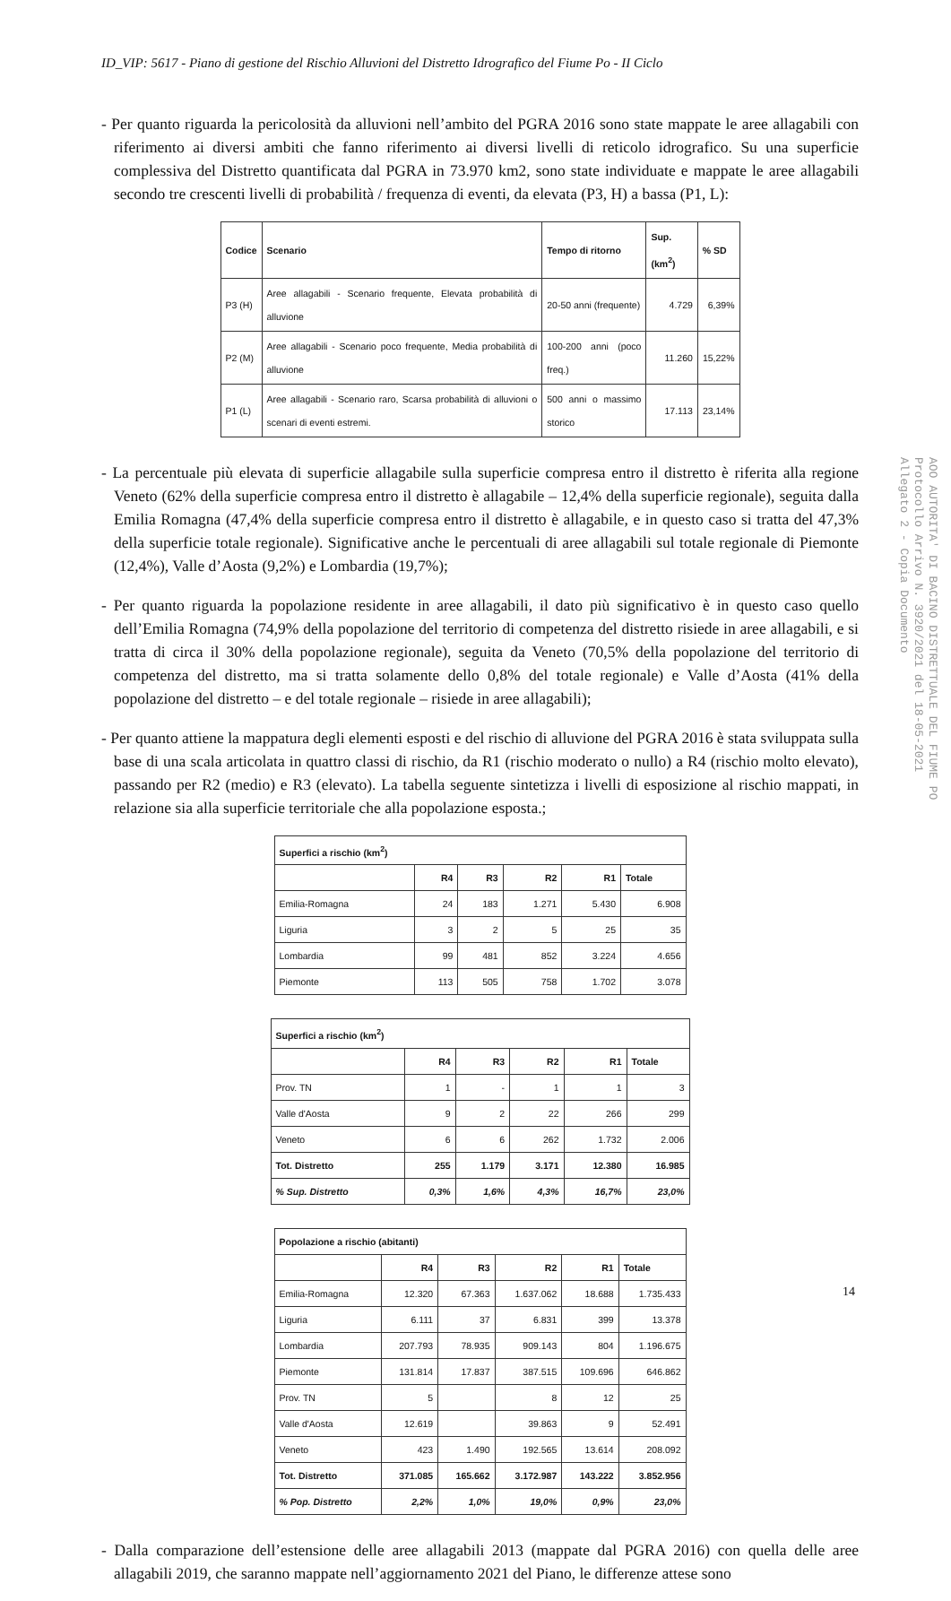ID_VIP: 5617 - Piano di gestione del Rischio Alluvioni del Distretto Idrografico del Fiume Po - II Ciclo
- Per quanto riguarda la pericolosità da alluvioni nell’ambito del PGRA 2016 sono state mappate le aree allagabili con riferimento ai diversi ambiti che fanno riferimento ai diversi livelli di reticolo idrografico. Su una superficie complessiva del Distretto quantificata dal PGRA in 73.970 km2, sono state individuate e mappate le aree allagabili secondo tre crescenti livelli di probabilità / frequenza di eventi, da elevata (P3, H) a bassa (P1, L):
| Codice | Scenario | Tempo di ritorno | Sup. (km<sup>2</sup>) | % SD |
| --- | --- | --- | --- | --- |
| P3 (H) | Aree allagabili - Scenario frequente, Elevata probabilità di alluvione | 20-50 anni (frequente) | 4.729 | 6,39% |
| P2 (M) | Aree allagabili - Scenario poco frequente, Media probabilità di alluvione | 100-200 anni (poco freq.) | 11.260 | 15,22% |
| P1 (L) | Aree allagabili - Scenario raro, Scarsa probabilità di alluvioni o scenari di eventi estremi. | 500 anni o massimo storico | 17.113 | 23,14% |
- La percentuale più elevata di superficie allagabile sulla superficie compresa entro il distretto è riferita alla regione Veneto (62% della superficie compresa entro il distretto è allagabile – 12,4% della superficie regionale), seguita dalla Emilia Romagna (47,4% della superficie compresa entro il distretto è allagabile, e in questo caso si tratta del 47,3% della superficie totale regionale). Significative anche le percentuali di aree allagabili sul totale regionale di Piemonte (12,4%), Valle d’Aosta (9,2%) e Lombardia (19,7%);
- Per quanto riguarda la popolazione residente in aree allagabili, il dato più significativo è in questo caso quello dell’Emilia Romagna (74,9% della popolazione del territorio di competenza del distretto risiede in aree allagabili, e si tratta di circa il 30% della popolazione regionale), seguita da Veneto (70,5% della popolazione del territorio di competenza del distretto, ma si tratta solamente dello 0,8% del totale regionale) e Valle d’Aosta (41% della popolazione del distretto – e del totale regionale – risiede in aree allagabili);
- Per quanto attiene la mappatura degli elementi esposti e del rischio di alluvione del PGRA 2016 è stata sviluppata sulla base di una scala articolata in quattro classi di rischio, da R1 (rischio moderato o nullo) a R4 (rischio molto elevato), passando per R2 (medio) e R3 (elevato). La tabella seguente sintetizza i livelli di esposizione al rischio mappati, in relazione sia alla superficie territoriale che alla popolazione esposta.;
| Superfici a rischio (km<sup>2</sup>) | | | | | |
| --- | --- | --- | --- | --- | --- |
| | R4 | R3 | R2 | R1 | Totale |
| Emilia-Romagna | 24 | 183 | 1.271 | 5.430 | 6.908 |
| Liguria | 3 | 2 | 5 | 25 | 35 |
| Lombardia | 99 | 481 | 852 | 3.224 | 4.656 |
| Piemonte | 113 | 505 | 758 | 1.702 | 3.078 |
| Superfici a rischio (km<sup>2</sup>) | | | | | |
| --- | --- | --- | --- | --- | --- |
| | R4 | R3 | R2 | R1 | Totale |
| Prov. TN | 1 | - | 1 | 1 | 3 |
| Valle d'Aosta | 9 | 2 | 22 | 266 | 299 |
| Veneto | 6 | 6 | 262 | 1.732 | 2.006 |
| Tot. Distretto | 255 | 1.179 | 3.171 | 12.380 | 16.985 |
| % Sup. Distretto | 0,3% | 1,6% | 4,3% | 16,7% | 23,0% |
| Popolazione a rischio (abitanti) | | | | | |
| --- | --- | --- | --- | --- | --- |
| | R4 | R3 | R2 | R1 | Totale |
| Emilia-Romagna | 12.320 | 67.363 | 1.637.062 | 18.688 | 1.735.433 |
| Liguria | 6.111 | 37 | 6.831 | 399 | 13.378 |
| Lombardia | 207.793 | 78.935 | 909.143 | 804 | 1.196.675 |
| Piemonte | 131.814 | 17.837 | 387.515 | 109.696 | 646.862 |
| Prov. TN | 5 | | 8 | 12 | 25 |
| Valle d'Aosta | 12.619 | | 39.863 | 9 | 52.491 |
| Veneto | 423 | 1.490 | 192.565 | 13.614 | 208.092 |
| Tot. Distretto | 371.085 | 165.662 | 3.172.987 | 143.222 | 3.852.956 |
| % Pop. Distretto | 2,2% | 1,0% | 19,0% | 0,9% | 23,0% |
- Dalla comparazione dell’estensione delle aree allagabili 2013 (mappate dal PGRA 2016) con quella delle aree allagabili 2019, che saranno mappate nell’aggiornamento 2021 del Piano, le differenze attese sono
14
AOO AUTORITA' DI BACINO DISTRETTUALE DEL FIUME PO
Protocollo Arrivo N. 3920/2021 del 18-05-2021
Allegato 2 - Copia Documento